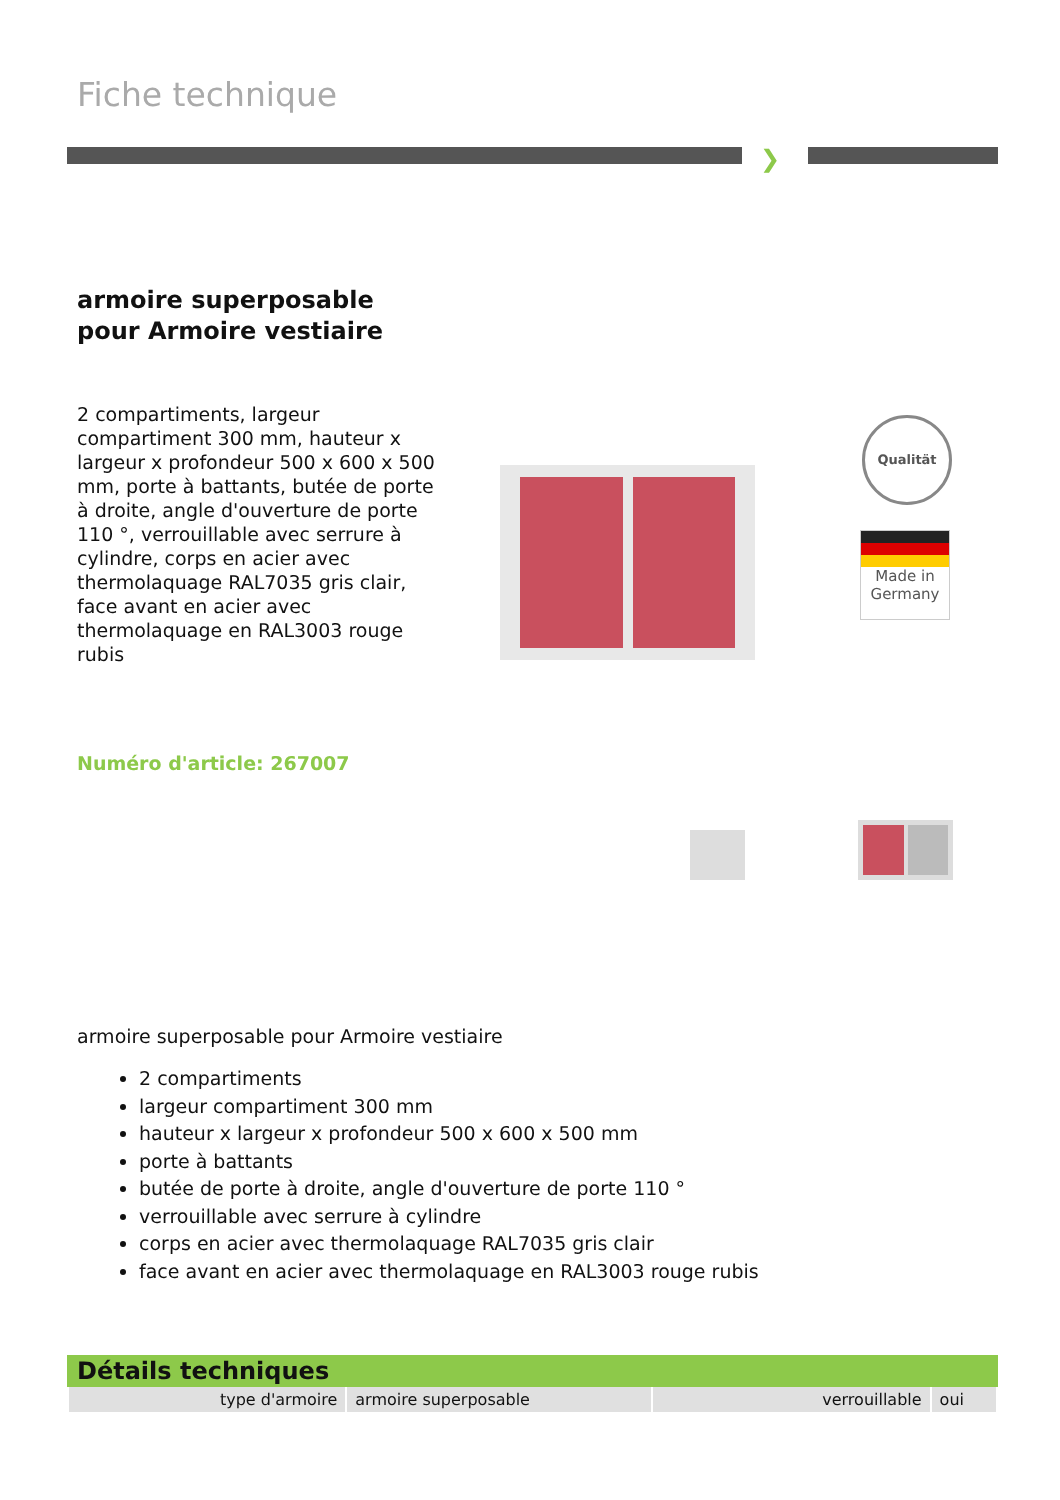Fiche technique
❯
armoire superposable pour Armoire vestiaire
2 compartiments, largeur compartiment 300 mm, hauteur x largeur x profondeur 500 x 600 x 500 mm, porte à battants, butée de porte à droite, angle d'ouverture de porte 110 °, verrouillable avec serrure à cylindre, corps en acier avec thermolaquage RAL7035 gris clair, face avant en acier avec thermolaquage en RAL3003 rouge rubis
Qualität
Made in
Germany
Numéro d'article: 267007
armoire superposable pour Armoire vestiaire
2 compartiments
largeur compartiment 300 mm
hauteur x largeur x profondeur 500 x 600 x 500 mm
porte à battants
butée de porte à droite, angle d'ouverture de porte 110 °
verrouillable avec serrure à cylindre
corps en acier avec thermolaquage RAL7035 gris clair
face avant en acier avec thermolaquage en RAL3003 rouge rubis
Détails techniques
| type d'armoire | armoire superposable | verrouillable | oui |